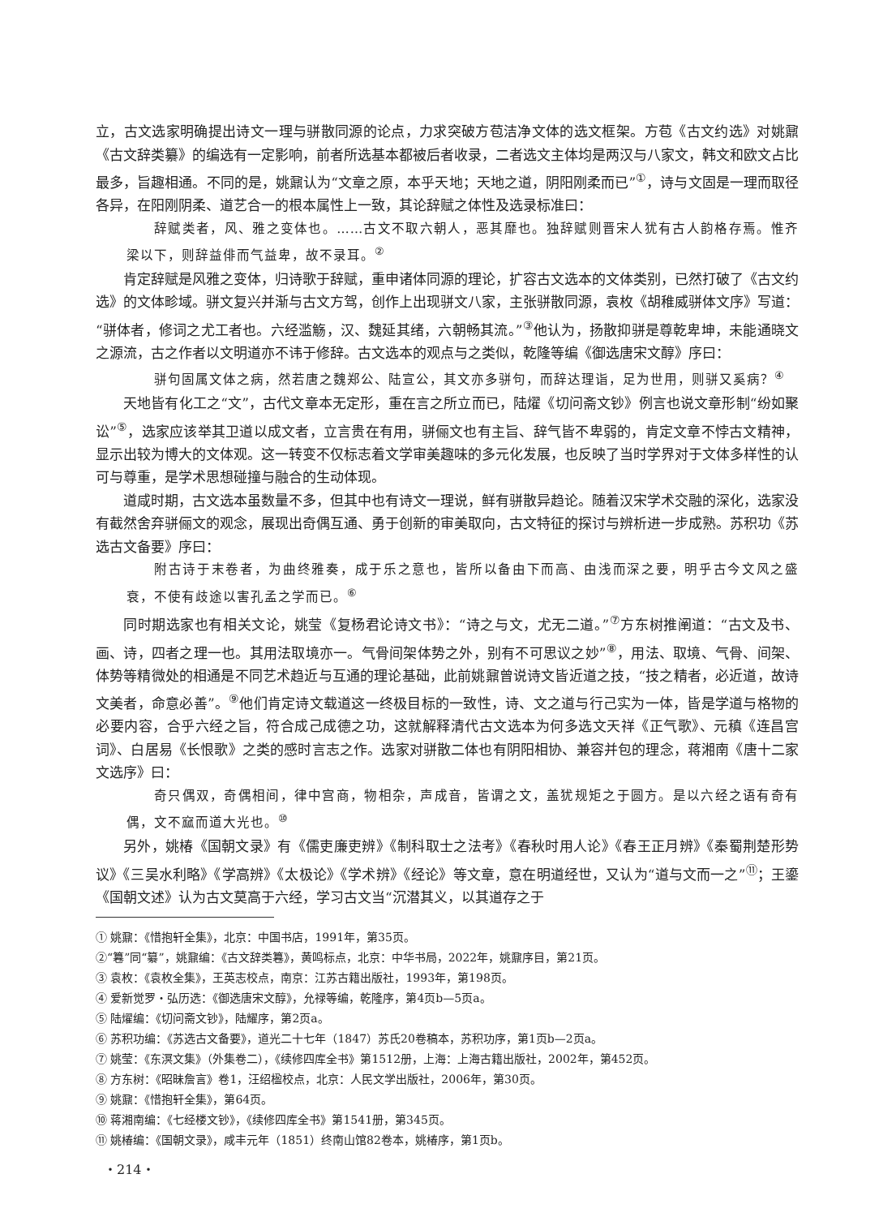立，古文选家明确提出诗文一理与骈散同源的论点，力求突破方苞洁净文体的选文框架。方苞《古文约选》对姚鼐《古文辞类纂》的编选有一定影响，前者所选基本都被后者收录，二者选文主体均是两汉与八家文，韩文和欧文占比最多，旨趣相通。不同的是，姚鼐认为“文章之原，本乎天地；天地之道，阴阳刚柔而已”<sup>①</sup>，诗与文固是一理而取径各异，在阳刚阴柔、道艺合一的根本属性上一致，其论辞赋之体性及选录标准曰：
辞赋类者，风、雅之变体也。……古文不取六朝人，恶其靡也。独辞赋则晋宋人犹有古人韵格存焉。惟齐梁以下，则辞益俳而气益卑，故不录耳。<sup>②</sup>
肯定辞赋是风雅之变体，归诗歌于辞赋，重申诸体同源的理论，扩容古文选本的文体类别，已然打破了《古文约选》的文体畛域。骈文复兴并渐与古文方驾，创作上出现骈文八家，主张骈散同源，袁枚《胡稚威骈体文序》写道：“骈体者，修词之尤工者也。六经滥觞，汉、魏延其绪，六朝畅其流。”<sup>③</sup>他认为，扬散抑骈是尊乾卑坤，未能通晓文之源流，古之作者以文明道亦不讳于修辞。古文选本的观点与之类似，乾隆等编《御选唐宋文醇》序曰：
骈句固属文体之病，然若唐之魏郑公、陆宣公，其文亦多骈句，而辞达理诣，足为世用，则骈又奚病？<sup>④</sup>
天地皆有化工之“文”，古代文章本无定形，重在言之所立而已，陆燿《切问斋文钞》例言也说文章形制“纷如聚讼”<sup>⑤</sup>，选家应该举其卫道以成文者，立言贵在有用，骈俪文也有主旨、辞气皆不卑弱的，肯定文章不悖古文精神，显示出较为博大的文体观。这一转变不仅标志着文学审美趣味的多元化发展，也反映了当时学界对于文体多样性的认可与尊重，是学术思想碰撞与融合的生动体现。
道咸时期，古文选本虽数量不多，但其中也有诗文一理说，鲜有骈散异趋论。随着汉宋学术交融的深化，选家没有截然舍弃骈俪文的观念，展现出奇偶互通、勇于创新的审美取向，古文特征的探讨与辨析进一步成熟。苏积功《苏选古文备要》序曰：
附古诗于末卷者，为曲终雅奏，成于乐之意也，皆所以备由下而高、由浅而深之要，明乎古今文风之盛衰，不使有歧途以害孔孟之学而已。<sup>⑥</sup>
同时期选家也有相关文论，姚莹《复杨君论诗文书》：“诗之与文，尤无二道。”<sup>⑦</sup>方东树推阐道：“古文及书、画、诗，四者之理一也。其用法取境亦一。气骨间架体势之外，别有不可思议之妙”<sup>⑧</sup>，用法、取境、气骨、间架、体势等精微处的相通是不同艺术趋近与互通的理论基础，此前姚鼐曾说诗文皆近道之技，“技之精者，必近道，故诗文美者，命意必善”。<sup>⑨</sup>他们肯定诗文载道这一终极目标的一致性，诗、文之道与行己实为一体，皆是学道与格物的必要内容，合乎六经之旨，符合成己成德之功，这就解释清代古文选本为何多选文天祥《正气歌》、元稹《连昌宫词》、白居易《长恨歌》之类的感时言志之作。选家对骈散二体也有阴阳相协、兼容并包的理念，蒋湘南《唐十二家文选序》曰：
奇只偶双，奇偶相间，律中宫商，物相杂，声成音，皆谓之文，盖犹规矩之于圆方。是以六经之语有奇有偶，文不窳而道大光也。<sup>⑩</sup>
另外，姚椿《国朝文录》有《儒吏廉吏辨》《制科取士之法考》《春秋时用人论》《春王正月辨》《秦蜀荆楚形势议》《三吴水利略》《学高辨》《太极论》《学术辨》《经论》等文章，意在明道经世，又认为“道与文而一之”<sup>⑪</sup>；王鎏《国朝文述》认为古文莫高于六经，学习古文当“沉潜其义，以其道存之于
① 姚鼐：《惜抱轩全集》，北京：中国书店，1991年，第35页。
②“篹”同“纂”，姚鼐编：《古文辞类篹》，黄鸣标点，北京：中华书局，2022年，姚鼐序目，第21页。
③ 袁枚：《袁枚全集》，王英志校点，南京：江苏古籍出版社，1993年，第198页。
④ 爱新觉罗・弘历选：《御选唐宋文醇》，允禄等编，乾隆序，第4页b—5页a。
⑤ 陆燿编：《切问斋文钞》，陆耀序，第2页a。
⑥ 苏积功编：《苏选古文备要》，道光二十七年（1847）苏氏20卷稿本，苏积功序，第1页b—2页a。
⑦ 姚莹：《东溟文集》（外集卷二），《续修四库全书》第1512册，上海：上海古籍出版社，2002年，第452页。
⑧ 方东树：《昭昧詹言》卷1，汪绍楹校点，北京：人民文学出版社，2006年，第30页。
⑨ 姚鼐：《惜抱轩全集》，第64页。
⑩ 蒋湘南编：《七经楼文钞》，《续修四库全书》第1541册，第345页。
⑪ 姚椿编：《国朝文录》，咸丰元年（1851）终南山馆82卷本，姚椿序，第1页b。
・214・